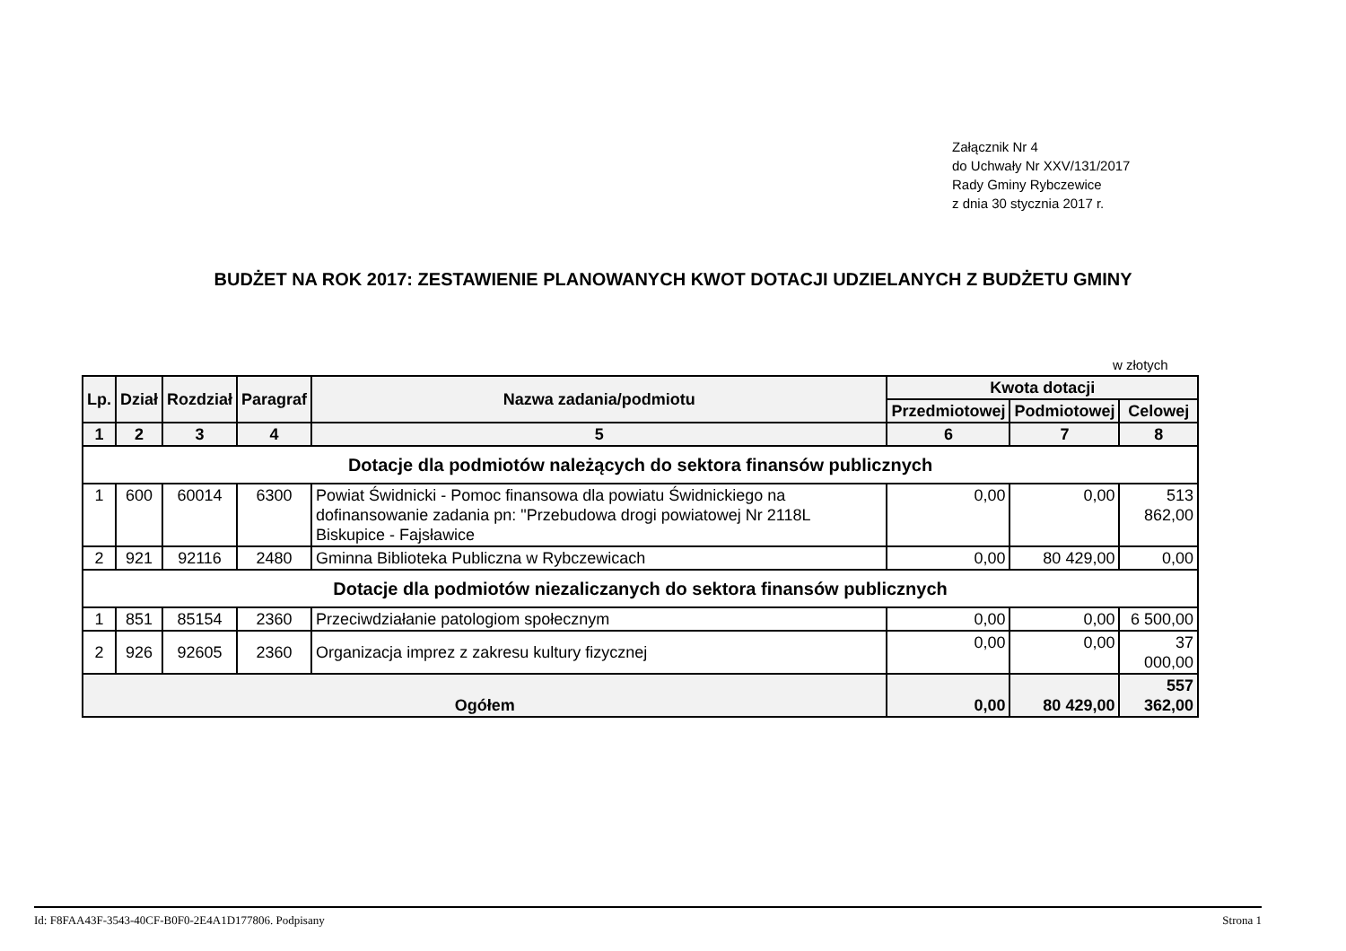Załącznik Nr 4
do Uchwały Nr XXV/131/2017
Rady Gminy Rybczewice
z dnia 30 stycznia 2017 r.
BUDŻET NA ROK 2017: ZESTAWIENIE PLANOWANYCH KWOT DOTACJI UDZIELANYCH Z BUDŻETU GMINY
w złotych
| Lp. | Dział | Rozdział | Paragraf | Nazwa zadania/podmiotu | Kwota dotacji | | |
| --- | --- | --- | --- | --- | --- | --- | --- |
| | | | | | Przedmiotowej | Podmiotowej | Celowej |
| 1 | 2 | 3 | 4 | 5 | 6 | 7 | 8 |
| Dotacje dla podmiotów należących do sektora finansów publicznych | | | | | | | |
| 1 | 600 | 60014 | 6300 | Powiat Świdnicki - Pomoc finansowa dla powiatu Świdnickiego na dofinansowanie zadania pn: "Przebudowa drogi powiatowej Nr 2118L Biskupice - Fajsławice | 0,00 | 0,00 | 513 862,00 |
| 2 | 921 | 92116 | 2480 | Gminna Biblioteka Publiczna w Rybczewicach | 0,00 | 80 429,00 | 0,00 |
| Dotacje dla podmiotów niezaliczanych do sektora finansów publicznych | | | | | | | |
| 1 | 851 | 85154 | 2360 | Przeciwdziałanie patologiom społecznym | 0,00 | 0,00 | 6 500,00 |
| 2 | 926 | 92605 | 2360 | Organizacja imprez z zakresu kultury fizycznej | 0,00 | 0,00 | 37 000,00 |
| Ogółem | | | | | 0,00 | 80 429,00 | 557 362,00 |
Id: F8FAA43F-3543-40CF-B0F0-2E4A1D177806. Podpisany Strona 1